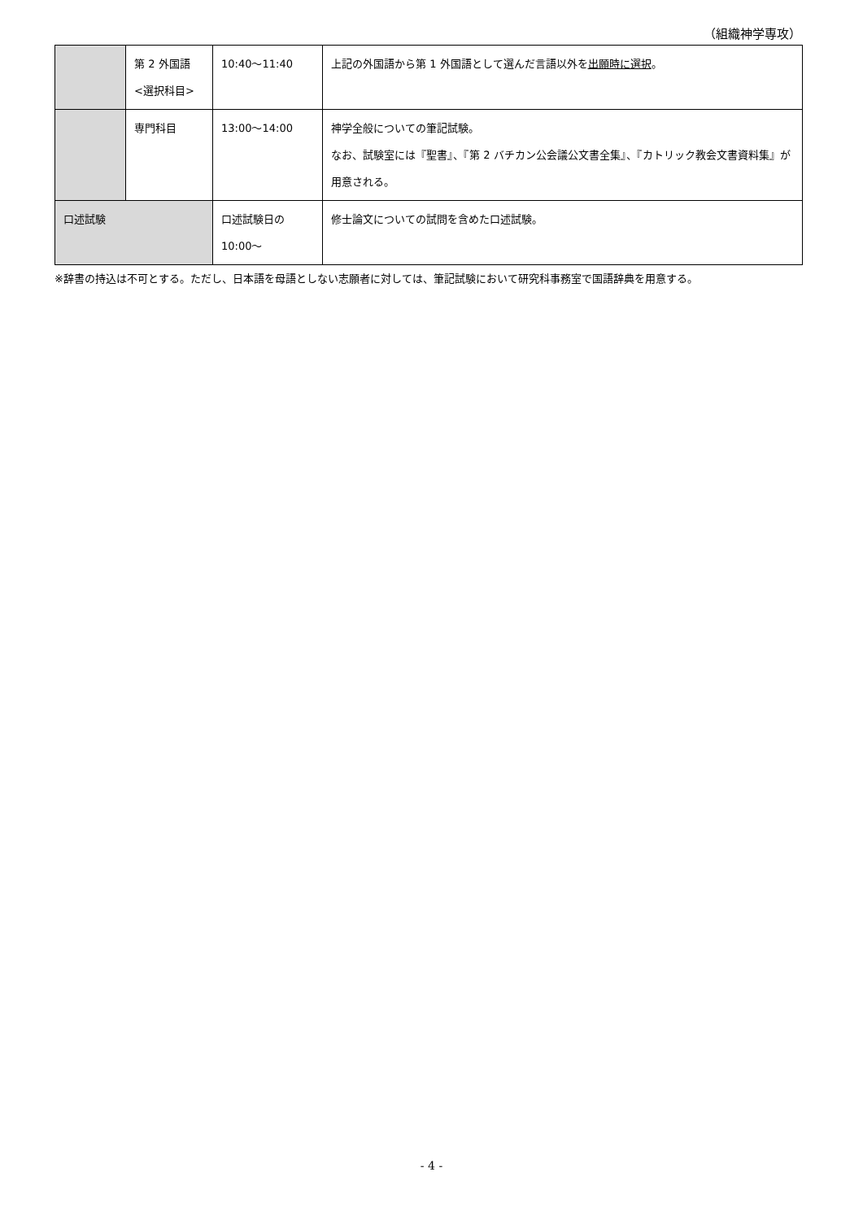（組織神学専攻）
| | 第 2 外国語 <選択科目> | 10:40〜11:40 | 上記の外国語から第 1 外国語として選んだ言語以外を 出願時に選択 。 |
| | 専門科目 | 13:00〜14:00 | 神学全般についての筆記試験。 なお、試験室には『聖書』、『第 2 バチカン公会議公文書全集』、『カトリック教会文書資料集』が用意される。 |
| 口述試験 | | 口述試験日の 10:00〜 | 修士論文についての試問を含めた口述試験。 |
※辞書の持込は不可とする。ただし、日本語を母語としない志願者に対しては、筆記試験において研究科事務室で国語辞典を用意する。
- 4 -